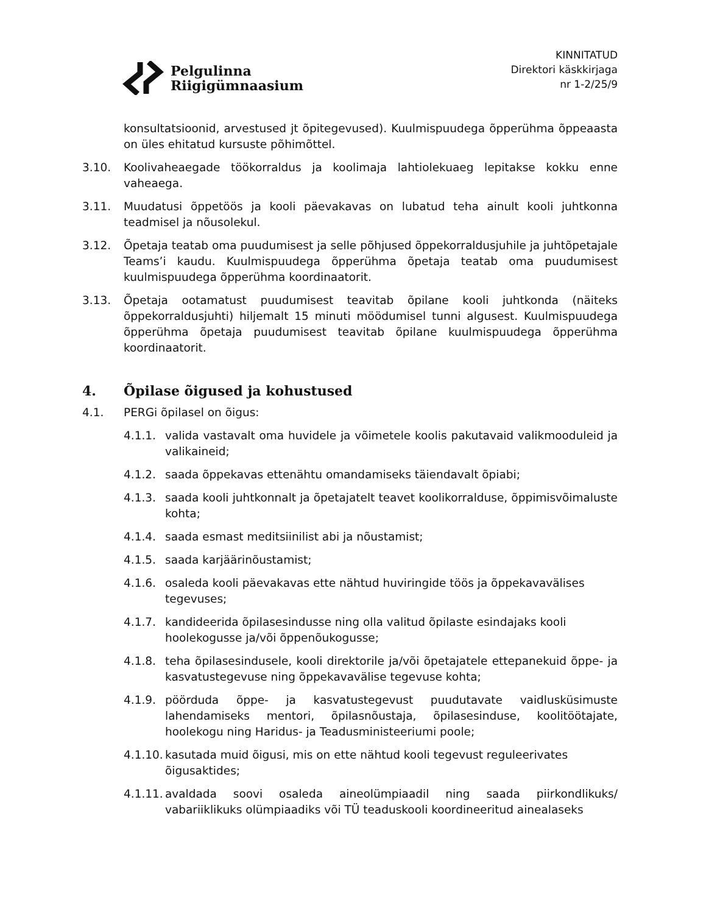Pelgulinna
Riigigümnaasium
KINNITATUD
Direktori käskkirjaga
nr 1-2/25/9
konsultatsioonid, arvestused jt õpitegevused). Kuulmispuudega õpperühma õppeaasta on üles ehitatud kursuste põhimõttel.
3.10. Koolivaheaegade töökorraldus ja koolimaja lahtiolekuaeg lepitakse kokku enne vaheaega.
3.11. Muudatusi õppetöös ja kooli päevakavas on lubatud teha ainult kooli juhtkonna teadmisel ja nõusolekul.
3.12. Õpetaja teatab oma puudumisest ja selle põhjused õppekorraldusjuhile ja juhtõpetajale Teams’i kaudu. Kuulmispuudega õpperühma õpetaja teatab oma puudumisest kuulmispuudega õpperühma koordinaatorit.
3.13. Õpetaja ootamatust puudumisest teavitab õpilane kooli juhtkonda (näiteks õppekorraldusjuhti) hiljemalt 15 minuti möödumisel tunni algusest. Kuulmispuudega õpperühma õpetaja puudumisest teavitab õpilane kuulmispuudega õpperühma koordinaatorit.
4. Õpilase õigused ja kohustused
4.1. PERGi õpilasel on õigus:
4.1.1. valida vastavalt oma huvidele ja võimetele koolis pakutavaid valikmooduleid ja valikaineid;
4.1.2. saada õppekavas ettenähtu omandamiseks täiendavalt õpiabi;
4.1.3. saada kooli juhtkonnalt ja õpetajatelt teavet koolikorralduse, õppimisvõimaluste kohta;
4.1.4. saada esmast meditsiinilist abi ja nõustamist;
4.1.5. saada karjäärinõustamist;
4.1.6. osaleda kooli päevakavas ette nähtud huviringide töös ja õppekavavälises tegevuses;
4.1.7. kandideerida õpilasesindusse ning olla valitud õpilaste esindajaks kooli hoolekogusse ja/või õppenõukogusse;
4.1.8. teha õpilasesindusele, kooli direktorile ja/või õpetajatele ettepanekuid õppe- ja kasvatustegevuse ning õppekavavälise tegevuse kohta;
4.1.9. pöörduda õppe- ja kasvatustegevust puudutavate vaidlusküsimuste lahendamiseks mentori, õpilasnõustaja, õpilasesinduse, koolitöötajate, hoolekogu ning Haridus- ja Teadusministeeriumi poole;
4.1.10.
kasutada muid õigusi, mis on ette nähtud kooli tegevust reguleerivates õigusaktides;
4.1.11.
avaldada soovi osaleda aineolümpiaadil ning saada piirkondlikuks/ vabariiklikuks olümpiaadiks või TÜ teaduskooli koordineeritud ainealaseks